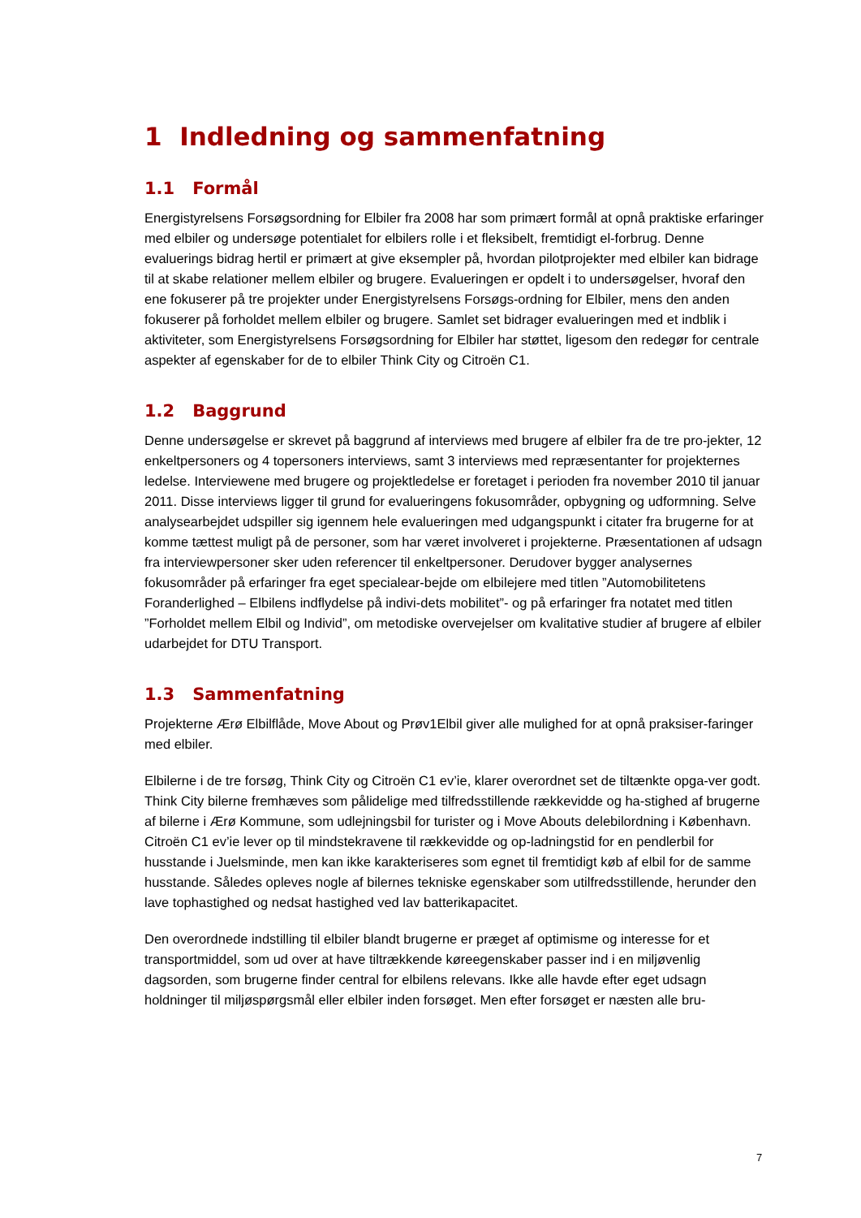1 Indledning og sammenfatning
1.1 Formål
Energistyrelsens Forsøgsordning for Elbiler fra 2008 har som primært formål at opnå praktiske erfaringer med elbiler og undersøge potentialet for elbilers rolle i et fleksibelt, fremtidigt el-forbrug. Denne evaluerings bidrag hertil er primært at give eksempler på, hvordan pilotprojekter med elbiler kan bidrage til at skabe relationer mellem elbiler og brugere. Evalueringen er opdelt i to undersøgelser, hvoraf den ene fokuserer på tre projekter under Energistyrelsens Forsøgs-ordning for Elbiler, mens den anden fokuserer på forholdet mellem elbiler og brugere. Samlet set bidrager evalueringen med et indblik i aktiviteter, som Energistyrelsens Forsøgsordning for Elbiler har støttet, ligesom den redegør for centrale aspekter af egenskaber for de to elbiler Think City og Citroën C1.
1.2 Baggrund
Denne undersøgelse er skrevet på baggrund af interviews med brugere af elbiler fra de tre pro-jekter, 12 enkeltpersoners og 4 topersoners interviews, samt 3 interviews med repræsentanter for projekternes ledelse. Interviewene med brugere og projektledelse er foretaget i perioden fra november 2010 til januar 2011. Disse interviews ligger til grund for evalueringens fokusområder, opbygning og udformning. Selve analysearbejdet udspiller sig igennem hele evalueringen med udgangspunkt i citater fra brugerne for at komme tættest muligt på de personer, som har været involveret i projekterne. Præsentationen af udsagn fra interviewpersoner sker uden referencer til enkeltpersoner. Derudover bygger analysernes fokusområder på erfaringer fra eget specialear-bejde om elbilejere med titlen ”Automobilitetens Foranderlighed – Elbilens indflydelse på indivi-dets mobilitet”- og på erfaringer fra notatet med titlen ”Forholdet mellem Elbil og Individ”, om metodiske overvejelser om kvalitative studier af brugere af elbiler udarbejdet for DTU Transport.
1.3 Sammenfatning
Projekterne Ærø Elbilflåde, Move About og Prøv1Elbil giver alle mulighed for at opnå praksiser-faringer med elbiler.
Elbilerne i de tre forsøg, Think City og Citroën C1 ev’ie, klarer overordnet set de tiltænkte opga-ver godt. Think City bilerne fremhæves som pålidelige med tilfredsstillende rækkevidde og ha-stighed af brugerne af bilerne i Ærø Kommune, som udlejningsbil for turister og i Move Abouts delebilordning i København. Citroën C1 ev’ie lever op til mindstekravene til rækkevidde og op-ladningstid for en pendlerbil for husstande i Juelsminde, men kan ikke karakteriseres som egnet til fremtidigt køb af elbil for de samme husstande. Således opleves nogle af bilernes tekniske egenskaber som utilfredsstillende, herunder den lave tophastighed og nedsat hastighed ved lav batterikapacitet.
Den overordnede indstilling til elbiler blandt brugerne er præget af optimisme og interesse for et transportmiddel, som ud over at have tiltrækkende køreegenskaber passer ind i en miljøvenlig dagsorden, som brugerne finder central for elbilens relevans. Ikke alle havde efter eget udsagn holdninger til miljøspørgsmål eller elbiler inden forsøget. Men efter forsøget er næsten alle bru-
7